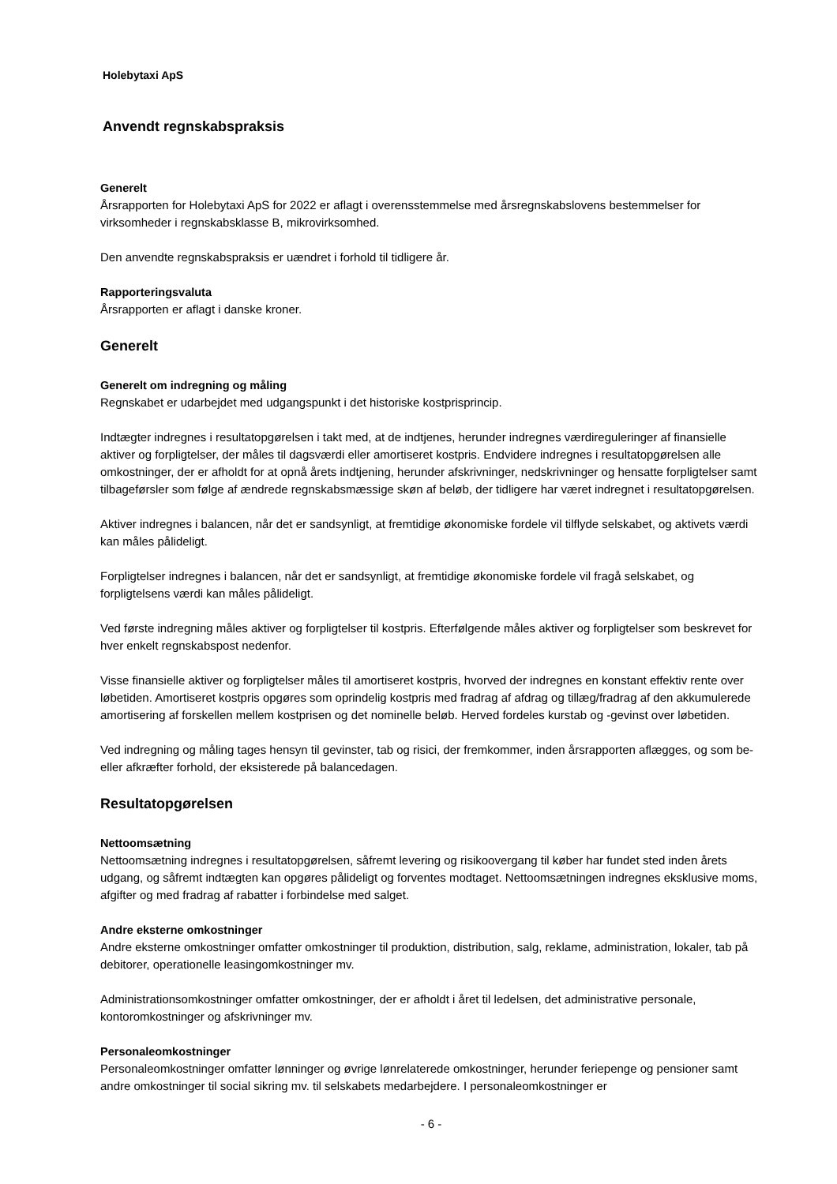Holebytaxi ApS
Anvendt regnskabspraksis
Generelt
Årsrapporten for Holebytaxi ApS for 2022 er aflagt i overensstemmelse med årsregnskabslovens bestemmelser for virksomheder i regnskabsklasse B, mikrovirksomhed.
Den anvendte regnskabspraksis er uændret i forhold til tidligere år.
Rapporteringsvaluta
Årsrapporten er aflagt i danske kroner.
Generelt
Generelt om indregning og måling
Regnskabet er udarbejdet med udgangspunkt i det historiske kostprisprincip.
Indtægter indregnes i resultatopgørelsen i takt med, at de indtjenes, herunder indregnes værdireguleringer af finansielle aktiver og forpligtelser, der måles til dagsværdi eller amortiseret kostpris. Endvidere indregnes i resultatopgørelsen alle omkostninger, der er afholdt for at opnå årets indtjening, herunder afskrivninger, nedskrivninger og hensatte forpligtelser samt tilbageførsler som følge af ændrede regnskabsmæssige skøn af beløb, der tidligere har været indregnet i resultatopgørelsen.
Aktiver indregnes i balancen, når det er sandsynligt, at fremtidige økonomiske fordele vil tilflyde selskabet, og aktivets værdi kan måles pålideligt.
Forpligtelser indregnes i balancen, når det er sandsynligt, at fremtidige økonomiske fordele vil fragå selskabet, og forpligtelsens værdi kan måles pålideligt.
Ved første indregning måles aktiver og forpligtelser til kostpris. Efterfølgende måles aktiver og forpligtelser som beskrevet for hver enkelt regnskabspost nedenfor.
Visse finansielle aktiver og forpligtelser måles til amortiseret kostpris, hvorved der indregnes en konstant effektiv rente over løbetiden. Amortiseret kostpris opgøres som oprindelig kostpris med fradrag af afdrag og tillæg/fradrag af den akkumulerede amortisering af forskellen mellem kostprisen og det nominelle beløb. Herved fordeles kurstab og -gevinst over løbetiden.
Ved indregning og måling tages hensyn til gevinster, tab og risici, der fremkommer, inden årsrapporten aflægges, og som be- eller afkræfter forhold, der eksisterede på balancedagen.
Resultatopgørelsen
Nettoomsætning
Nettoomsætning indregnes i resultatopgørelsen, såfremt levering og risikoovergang til køber har fundet sted inden årets udgang, og såfremt indtægten kan opgøres pålideligt og forventes modtaget. Nettoomsætningen indregnes eksklusive moms, afgifter og med fradrag af rabatter i forbindelse med salget.
Andre eksterne omkostninger
Andre eksterne omkostninger omfatter omkostninger til produktion, distribution, salg, reklame, administration, lokaler, tab på debitorer, operationelle leasingomkostninger mv.
Administrationsomkostninger omfatter omkostninger, der er afholdt i året til ledelsen, det administrative personale, kontoromkostninger og afskrivninger mv.
Personaleomkostninger
Personaleomkostninger omfatter lønninger og øvrige lønrelaterede omkostninger, herunder feriepenge og pensioner samt andre omkostninger til social sikring mv. til selskabets medarbejdere. I personaleomkostninger er
- 6 -